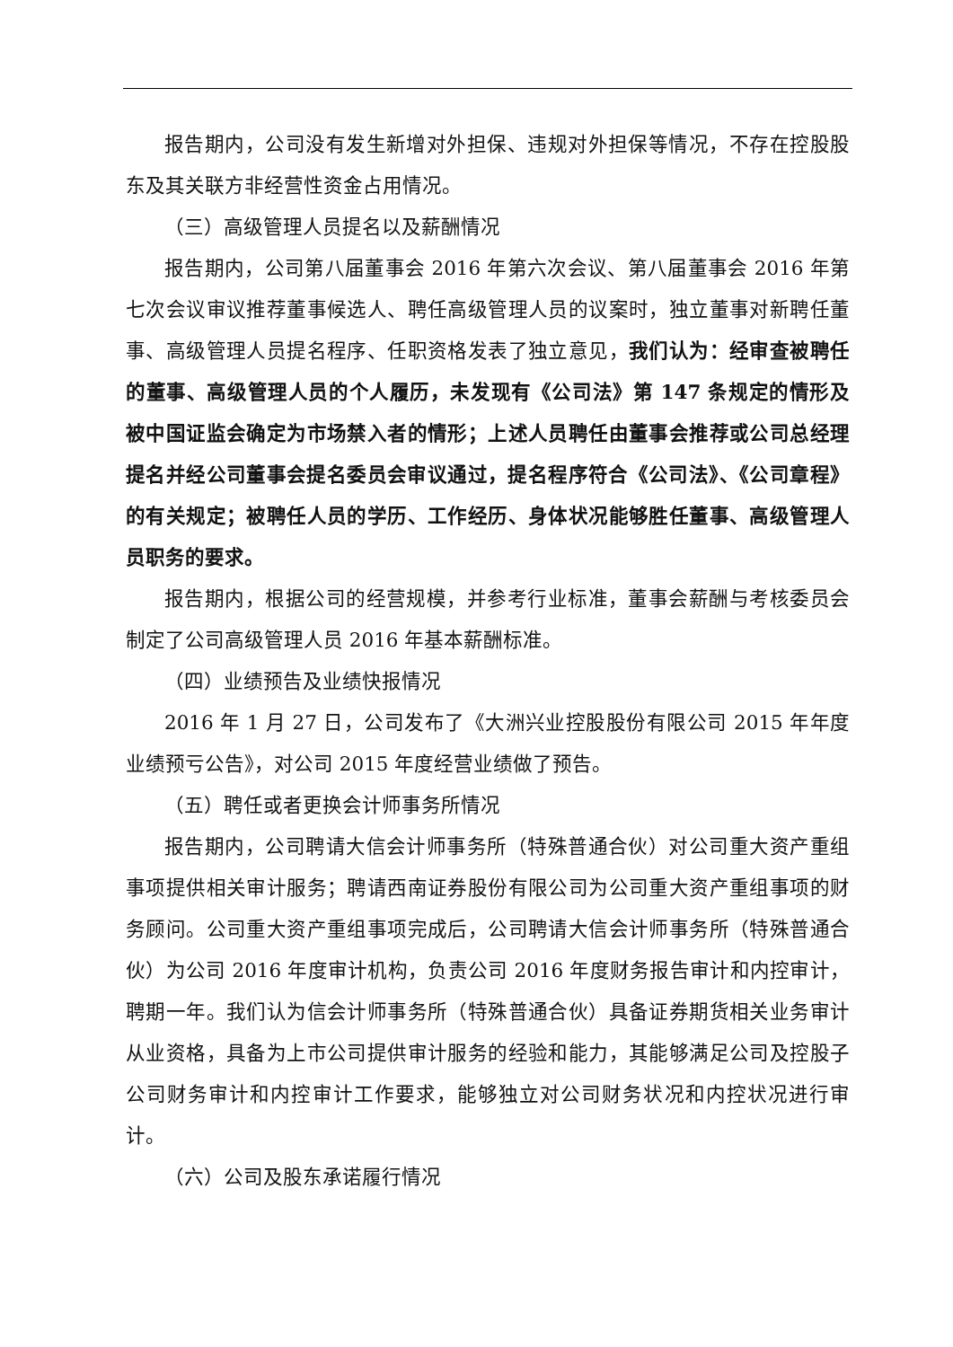报告期内，公司没有发生新增对外担保、违规对外担保等情况，不存在控股股东及其关联方非经营性资金占用情况。
（三）高级管理人员提名以及薪酬情况
报告期内，公司第八届董事会 2016 年第六次会议、第八届董事会 2016 年第七次会议审议推荐董事候选人、聘任高级管理人员的议案时，独立董事对新聘任董事、高级管理人员提名程序、任职资格发表了独立意见，我们认为：经审查被聘任的董事、高级管理人员的个人履历，未发现有《公司法》第 147 条规定的情形及被中国证监会确定为市场禁入者的情形；上述人员聘任由董事会推荐或公司总经理提名并经公司董事会提名委员会审议通过，提名程序符合《公司法》、《公司章程》的有关规定；被聘任人员的学历、工作经历、身体状况能够胜任董事、高级管理人员职务的要求。
报告期内，根据公司的经营规模，并参考行业标准，董事会薪酬与考核委员会制定了公司高级管理人员 2016 年基本薪酬标准。
（四）业绩预告及业绩快报情况
2016 年 1 月 27 日，公司发布了《大洲兴业控股股份有限公司 2015 年年度业绩预亏公告》，对公司 2015 年度经营业绩做了预告。
（五）聘任或者更换会计师事务所情况
报告期内，公司聘请大信会计师事务所（特殊普通合伙）对公司重大资产重组事项提供相关审计服务；聘请西南证券股份有限公司为公司重大资产重组事项的财务顾问。公司重大资产重组事项完成后，公司聘请大信会计师事务所（特殊普通合伙）为公司 2016 年度审计机构，负责公司 2016 年度财务报告审计和内控审计，聘期一年。我们认为信会计师事务所（特殊普通合伙）具备证券期货相关业务审计从业资格，具备为上市公司提供审计服务的经验和能力，其能够满足公司及控股子公司财务审计和内控审计工作要求，能够独立对公司财务状况和内控状况进行审计。
（六）公司及股东承诺履行情况